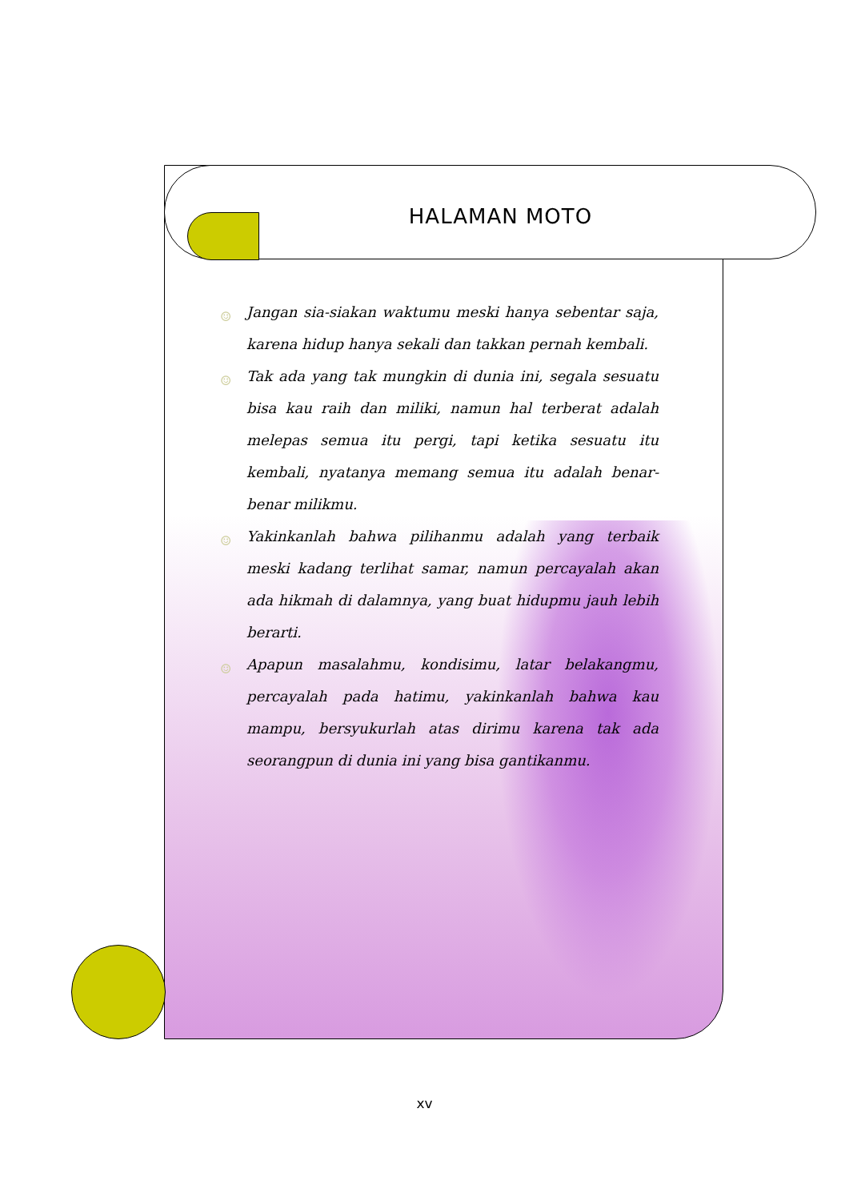HALAMAN MOTO
☺ Jangan sia-siakan waktumu meski hanya sebentar saja, karena hidup hanya sekali dan takkan pernah kembali.
☺ Tak ada yang tak mungkin di dunia ini, segala sesuatu bisa kau raih dan miliki, namun hal terberat adalah melepas semua itu pergi, tapi ketika sesuatu itu kembali, nyatanya memang semua itu adalah benar-benar milikmu.
☺ Yakinkanlah bahwa pilihanmu adalah yang terbaik meski kadang terlihat samar, namun percayalah akan ada hikmah di dalamnya, yang buat hidupmu jauh lebih berarti.
☺ Apapun masalahmu, kondisimu, latar belakangmu, percayalah pada hatimu, yakinkanlah bahwa kau mampu, bersyukurlah atas dirimu karena tak ada seorangpun di dunia ini yang bisa gantikanmu.
xv